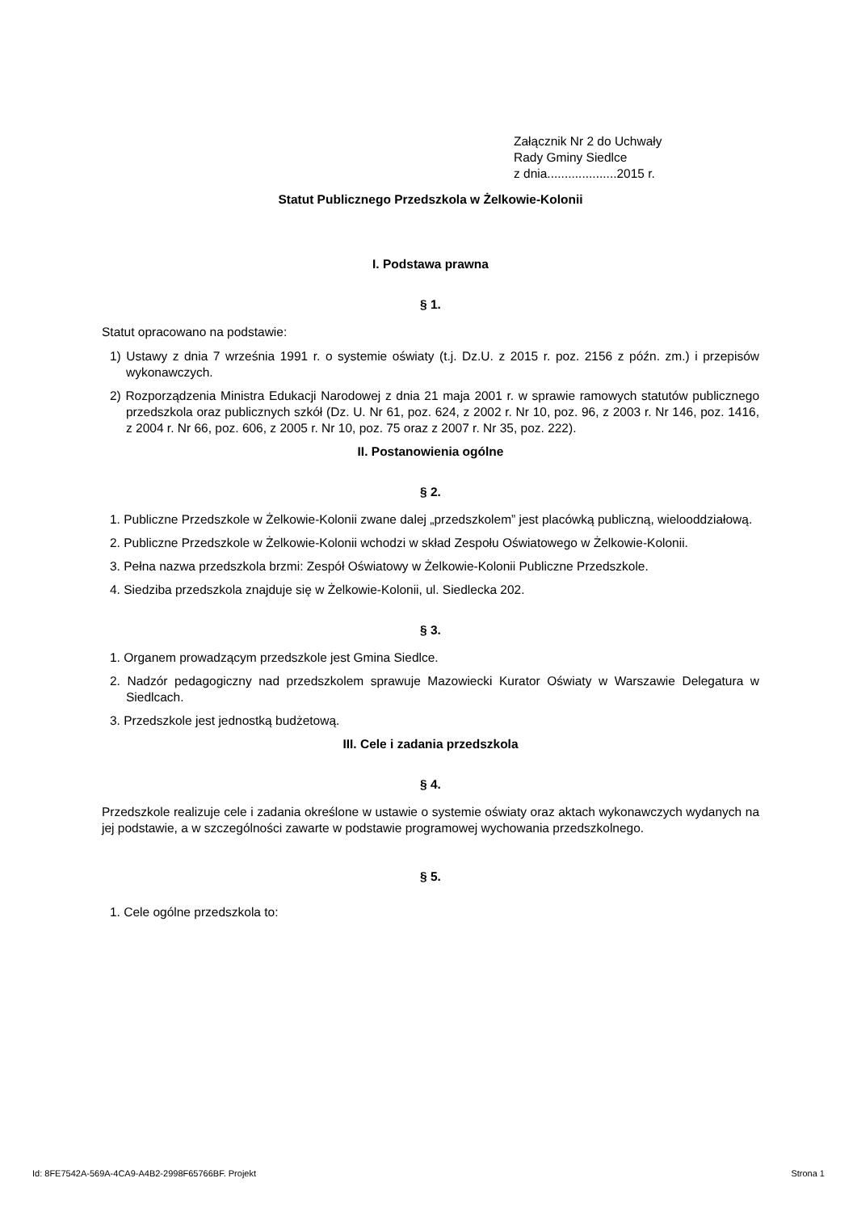Załącznik Nr 2 do Uchwały
Rady Gminy Siedlce
z dnia....................2015 r.
Statut Publicznego Przedszkola w Żelkowie-Kolonii
I. Podstawa prawna
§ 1.
Statut opracowano na podstawie:
1) Ustawy z dnia 7 września 1991 r. o systemie oświaty (t.j. Dz.U. z 2015 r. poz. 2156 z późn. zm.) i przepisów wykonawczych.
2) Rozporządzenia Ministra Edukacji Narodowej z dnia 21 maja 2001 r. w sprawie ramowych statutów publicznego przedszkola oraz publicznych szkół (Dz. U. Nr 61, poz. 624, z 2002 r. Nr 10, poz. 96, z 2003 r. Nr 146, poz. 1416, z 2004 r. Nr 66, poz. 606, z 2005 r. Nr 10, poz. 75 oraz z 2007 r. Nr 35, poz. 222).
II. Postanowienia ogólne
§ 2.
1. Publiczne Przedszkole w Żelkowie-Kolonii zwane dalej „przedszkolem” jest placówką publiczną, wielooddziałową.
2. Publiczne Przedszkole w Żelkowie-Kolonii wchodzi w skład Zespołu Oświatowego w Żelkowie-Kolonii.
3. Pełna nazwa przedszkola brzmi: Zespół Oświatowy w Żelkowie-Kolonii Publiczne Przedszkole.
4. Siedziba przedszkola znajduje się w Żelkowie-Kolonii, ul. Siedlecka 202.
§ 3.
1. Organem prowadzącym przedszkole jest Gmina Siedlce.
2. Nadzór pedagogiczny nad przedszkolem sprawuje Mazowiecki Kurator Oświaty w Warszawie Delegatura w Siedlcach.
3. Przedszkole jest jednostką budżetową.
III. Cele i zadania przedszkola
§ 4.
Przedszkole realizuje cele i zadania określone w ustawie o systemie oświaty oraz aktach wykonawczych wydanych na jej podstawie, a w szczególności zawarte w podstawie programowej wychowania przedszkolnego.
§ 5.
1. Cele ogólne przedszkola to:
Id: 8FE7542A-569A-4CA9-A4B2-2998F65766BF. Projekt Strona 1